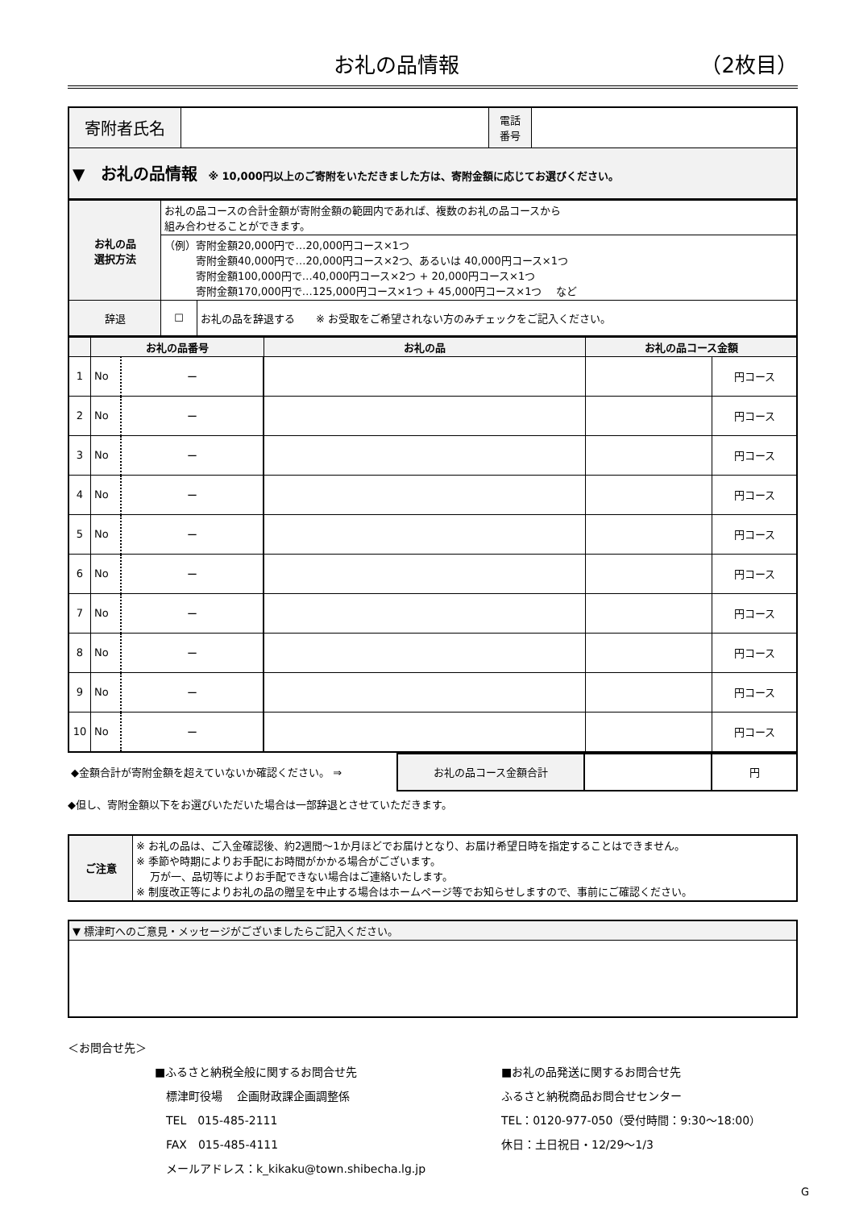お礼の品情報 （2枚目）
| 寄附者氏名 | | 電話 番号 | |
| ▼ お礼の品情報 ※ 10,000円以上のご寄附をいただきました方は、寄附金額に応じてお選びください。 | | | |
| お礼の品 選択方法 | お礼の品コースの合計金額が寄附金額の範囲内であれば、複数のお礼の品コースから 組み合わせることができます。 | |
| | （例）寄附金額20,000円で…20,000円コース×1つ 寄附金額40,000円で…20,000円コース×2つ、あるいは 40,000円コース×1つ 寄附金額100,000円で…40,000円コース×2つ + 20,000円コース×1つ 寄附金額170,000円で…125,000円コース×1つ + 45,000円コース×1つ など | |
| 辞退 | ☐ | お礼の品を辞退する ※ お受取をご希望されない方のみチェックをご記入ください。 |
| | お礼の品番号 | | | お礼の品 | お礼の品コース金額 | |
| --- | --- | --- | --- | --- | --- | --- |
| 1 | No | ー | | | | 円コース |
| 2 | No | ー | | | | 円コース |
| 3 | No | ー | | | | 円コース |
| 4 | No | ー | | | | 円コース |
| 5 | No | ー | | | | 円コース |
| 6 | No | ー | | | | 円コース |
| 7 | No | ー | | | | 円コース |
| 8 | No | ー | | | | 円コース |
| 9 | No | ー | | | | 円コース |
| 10 | No | ー | | | | 円コース |
| ◆金額合計が寄附金額を超えていないか確認ください。 ⇒ | お礼の品コース金額合計 | | 円 |
◆但し、寄附金額以下をお選びいただいた場合は一部辞退とさせていただきます。
| ご注意 | ※ お礼の品は、ご入金確認後、約2週間～1か月ほどでお届けとなり、お届け希望日時を指定することはできません。 ※ 季節や時期によりお手配にお時間がかかる場合がございます。 万が一、品切等によりお手配できない場合はご連絡いたします。 ※ 制度改正等によりお礼の品の贈呈を中止する場合はホームページ等でお知らせしますので、事前にご確認ください。 |
| ▼ 標津町へのご意見・メッセージがございましたらご記入ください。 |
＜お問合せ先＞
■ふるさと納税全般に関するお問合せ先
　標津町役場　 企画財政課企画調整係
　TEL　015-485-2111
　FAX　015-485-4111
　メールアドレス：k_kikaku@town.shibecha.lg.jp
■お礼の品発送に関するお問合せ先
ふるさと納税商品お問合せセンター
TEL：0120-977-050（受付時間：9:30～18:00）
休日：土日祝日・12/29～1/3
G